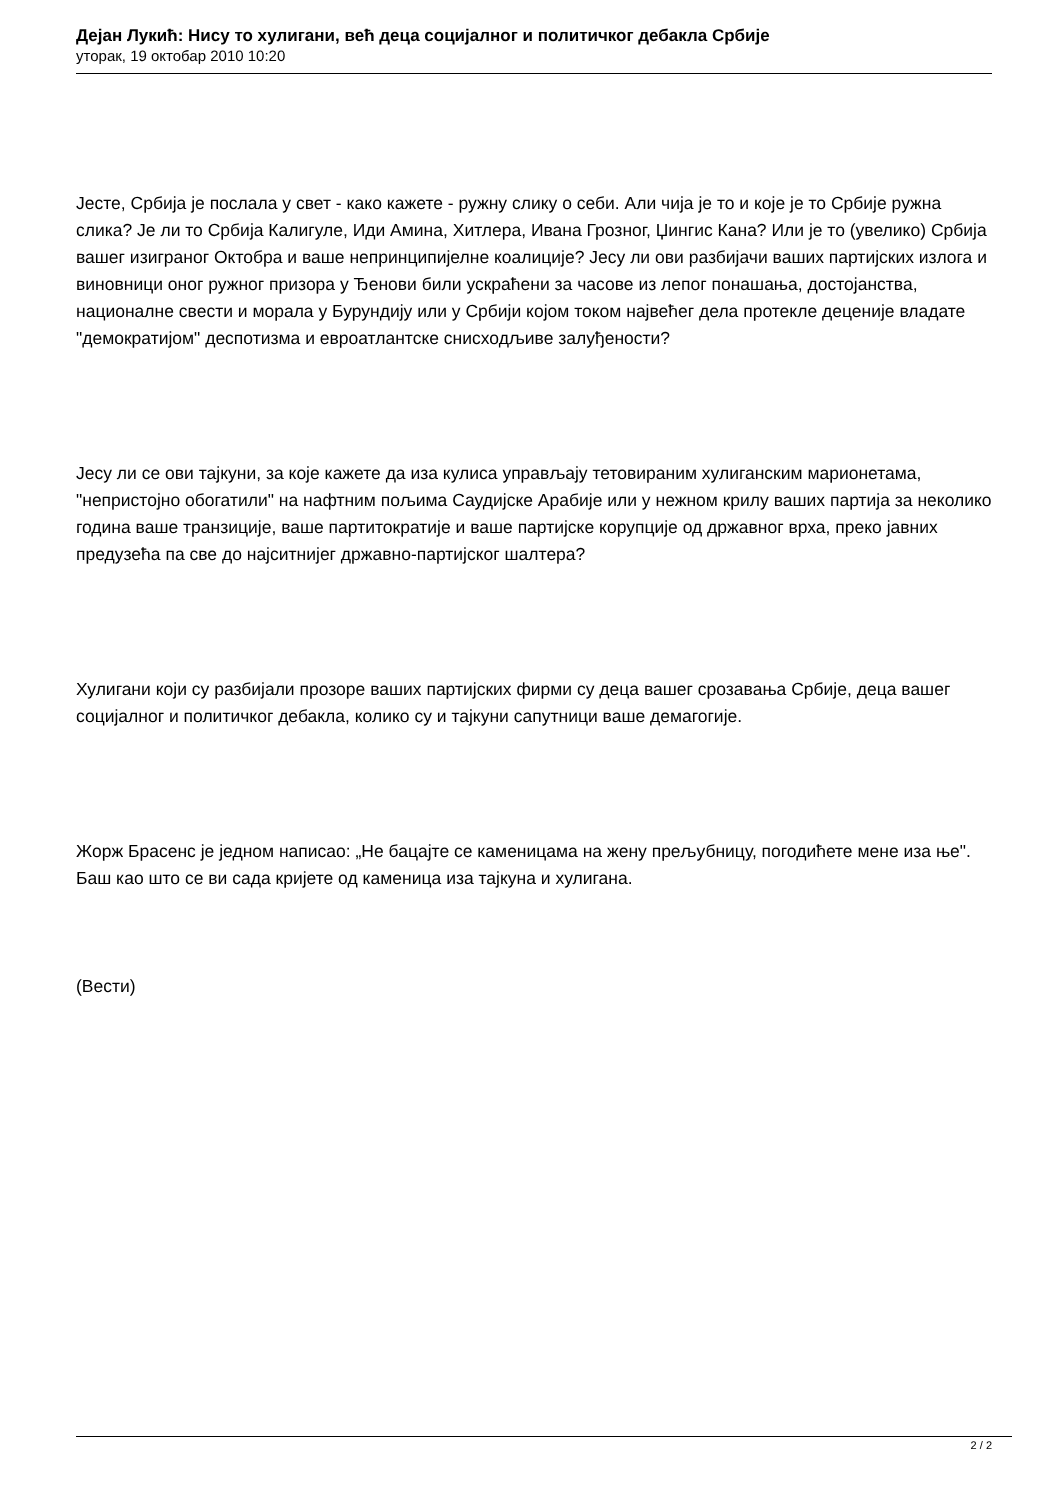Дејан Лукић: Нису то хулигани, већ деца социјалног и политичког дебакла Србије
уторак, 19 октобар 2010 10:20
Јесте, Србија је послала у свет - како кажете - ружну слику о себи. Али чија је то и које је то Србије ружна слика? Је ли то Србија Калигуле, Иди Амина, Хитлера, Ивана Грозног, Џингис Кана? Или је то (увелико) Србија вашег изиграног Октобра и ваше непринципијелне коалиције? Јесу ли ови разбијачи ваших партијских излога и виновници оног ружног призора у Ђенови били ускраћени за часове из лепог понашања, достојанства, националне свести и морала у Бурундију или у Србији којом током највећег дела протекле деценије владате "демократијом" деспотизма и евроатлантске снисходљиве залуђености?
Јесу ли се ови тајкуни, за које кажете да иза кулиса управљају тетовираним хулиганским марионетама, "непристојно обогатили" на нафтним пољима Саудијске Арабије или у нежном крилу ваших партија за неколико година ваше транзиције, ваше партитократије и ваше партијске корупције од државног врха, преко јавних предузећа па све до најситнијег државно-партијског шалтера?
Хулигани који су разбијали прозоре ваших партијских фирми су деца вашег срозавања Србије, деца вашег социјалног и политичког дебакла, колико су и тајкуни сапутници ваше демагогије.
Жорж Брасенс је једном написао: „Не бацајте се каменицама на жену прељубницу, погодићете мене иза ње". Баш као што се ви сада кријете од каменица иза тајкуна и хулигана.
(Вести)
2 / 2